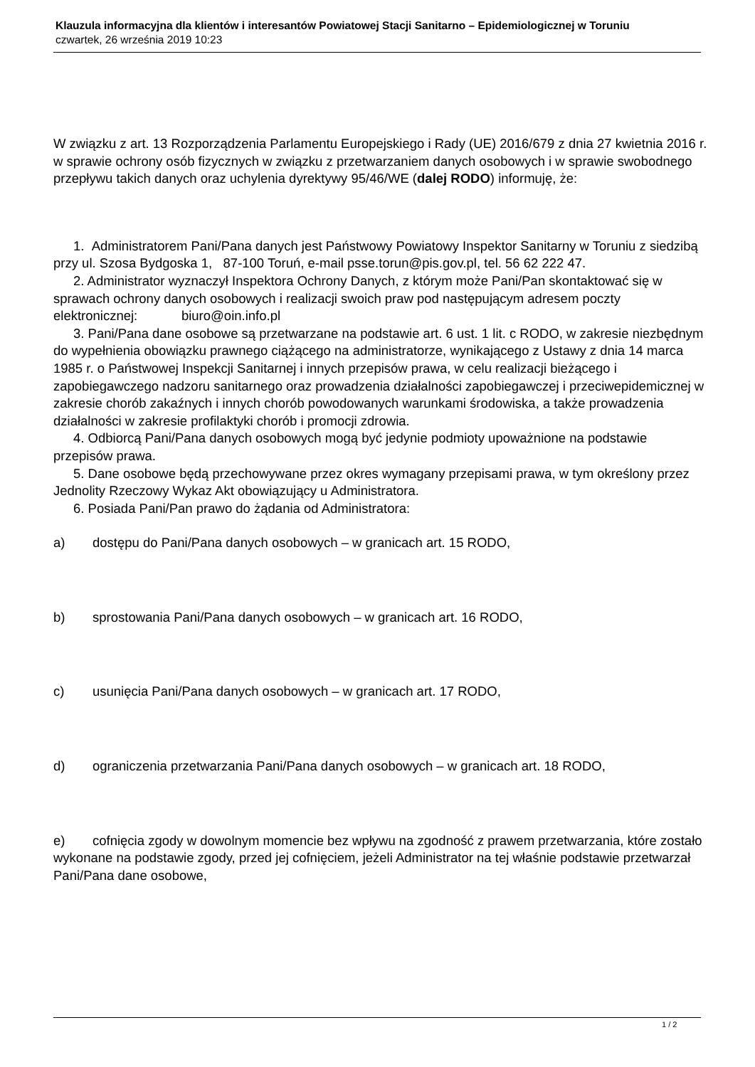Klauzula informacyjna dla klientów i interesantów Powiatowej Stacji Sanitarno – Epidemiologicznej w Toruniu
czwartek, 26 września 2019 10:23
W związku z art. 13 Rozporządzenia Parlamentu Europejskiego i Rady (UE) 2016/679 z dnia 27 kwietnia 2016 r. w sprawie ochrony osób fizycznych w związku z przetwarzaniem danych osobowych i w sprawie swobodnego przepływu takich danych oraz uchylenia dyrektywy 95/46/WE (dalej RODO) informuję, że:
1. Administratorem Pani/Pana danych jest Państwowy Powiatowy Inspektor Sanitarny w Toruniu z siedzibą przy ul. Szosa Bydgoska 1, 87-100 Toruń, e-mail psse.torun@pis.gov.pl, tel. 56 62 222 47.
2. Administrator wyznaczył Inspektora Ochrony Danych, z którym może Pani/Pan skontaktować się w sprawach ochrony danych osobowych i realizacji swoich praw pod następującym adresem poczty elektronicznej: biuro@oin.info.pl
3. Pani/Pana dane osobowe są przetwarzane na podstawie art. 6 ust. 1 lit. c RODO, w zakresie niezbędnym do wypełnienia obowiązku prawnego ciążącego na administratorze, wynikającego z Ustawy z dnia 14 marca 1985 r. o Państwowej Inspekcji Sanitarnej i innych przepisów prawa, w celu realizacji bieżącego i zapobiegawczego nadzoru sanitarnego oraz prowadzenia działalności zapobiegawczej i przeciwepidemicznej w zakresie chorób zakaźnych i innych chorób powodowanych warunkami środowiska, a także prowadzenia działalności w zakresie profilaktyki chorób i promocji zdrowia.
4. Odbiorcą Pani/Pana danych osobowych mogą być jedynie podmioty upoważnione na podstawie przepisów prawa.
5. Dane osobowe będą przechowywane przez okres wymagany przepisami prawa, w tym określony przez Jednolity Rzeczowy Wykaz Akt obowiązujący u Administratora.
6. Posiada Pani/Pan prawo do żądania od Administratora:
a) dostępu do Pani/Pana danych osobowych – w granicach art. 15 RODO,
b) sprostowania Pani/Pana danych osobowych – w granicach art. 16 RODO,
c) usunięcia Pani/Pana danych osobowych – w granicach art. 17 RODO,
d) ograniczenia przetwarzania Pani/Pana danych osobowych – w granicach art. 18 RODO,
e) cofnięcia zgody w dowolnym momencie bez wpływu na zgodność z prawem przetwarzania, które zostało wykonane na podstawie zgody, przed jej cofnięciem, jeżeli Administrator na tej właśnie podstawie przetwarzał Pani/Pana dane osobowe,
1 / 2